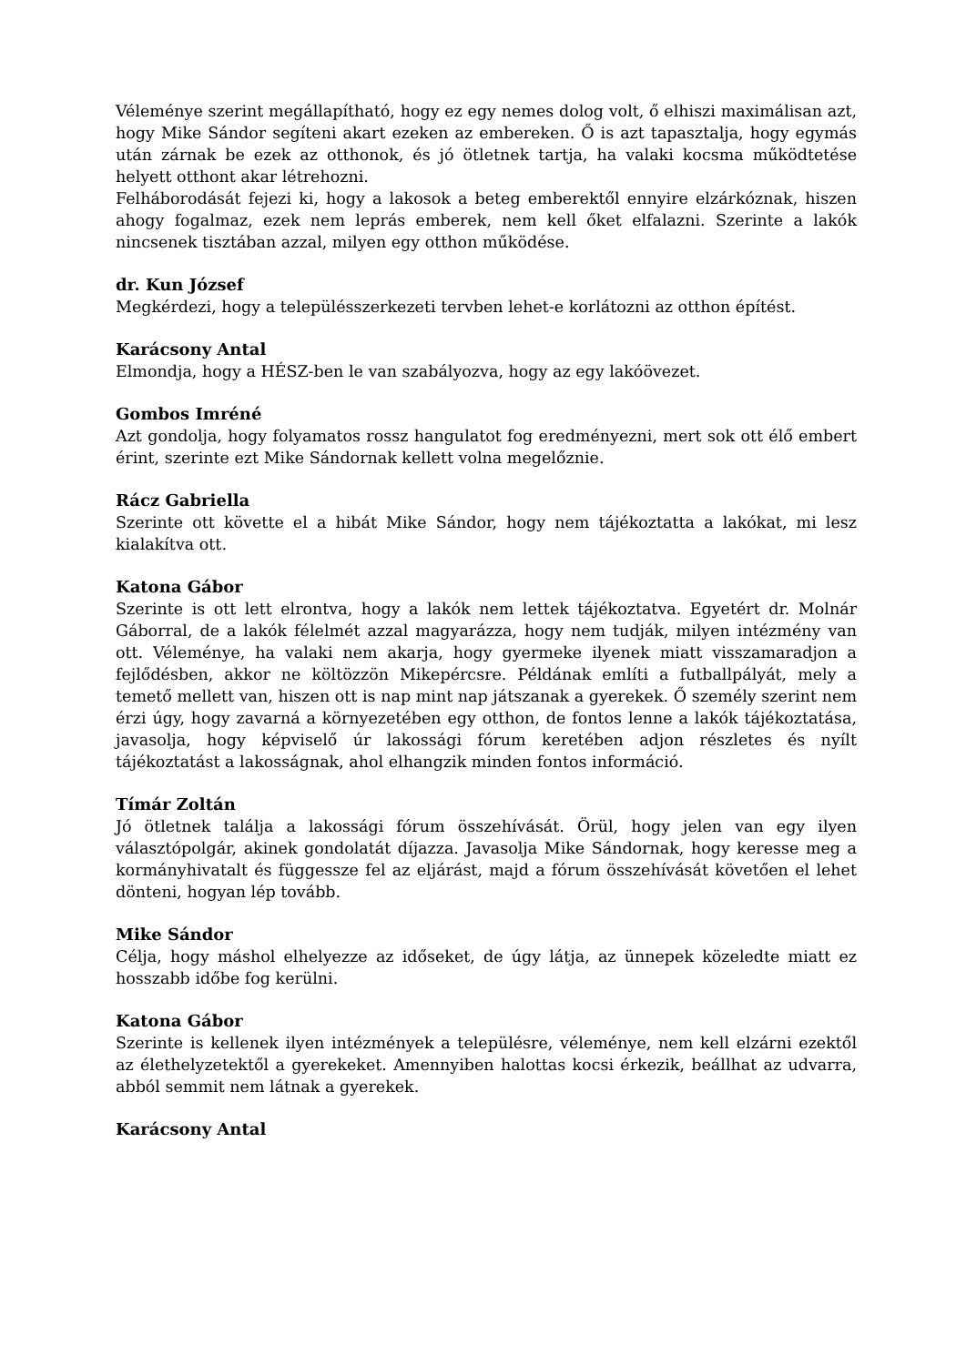Véleménye szerint megállapítható, hogy ez egy nemes dolog volt, ő elhiszi maximálisan azt, hogy Mike Sándor segíteni akart ezeken az embereken. Ő is azt tapasztalja, hogy egymás után zárnak be ezek az otthonok, és jó ötletnek tartja, ha valaki kocsma működtetése helyett otthont akar létrehozni.
Felháborodását fejezi ki, hogy a lakosok a beteg emberektől ennyire elzárkóznak, hiszen ahogy fogalmaz, ezek nem leprás emberek, nem kell őket elfalazni. Szerinte a lakók nincsenek tisztában azzal, milyen egy otthon működése.
dr. Kun József
Megkérdezi, hogy a településszerkezeti tervben lehet-e korlátozni az otthon építést.
Karácsony Antal
Elmondja, hogy a HÉSZ-ben le van szabályozva, hogy az egy lakóövezet.
Gombos Imréné
Azt gondolja, hogy folyamatos rossz hangulatot fog eredményezni, mert sok ott élő embert érint, szerinte ezt Mike Sándornak kellett volna megelőznie.
Rácz Gabriella
Szerinte ott követte el a hibát Mike Sándor, hogy nem tájékoztatta a lakókat, mi lesz kialakítva ott.
Katona Gábor
Szerinte is ott lett elrontva, hogy a lakók nem lettek tájékoztatva. Egyetért dr. Molnár Gáborral, de a lakók félelmét azzal magyarázza, hogy nem tudják, milyen intézmény van ott. Véleménye, ha valaki nem akarja, hogy gyermeke ilyenek miatt visszamaradjon a fejlődésben, akkor ne költözzön Mikepércsre. Példának említi a futballpályát, mely a temető mellett van, hiszen ott is nap mint nap játszanak a gyerekek. Ő személy szerint nem érzi úgy, hogy zavarná a környezetében egy otthon, de fontos lenne a lakók tájékoztatása, javasolja, hogy képviselő úr lakossági fórum keretében adjon részletes és nyílt tájékoztatást a lakosságnak, ahol elhangzik minden fontos információ.
Tímár Zoltán
Jó ötletnek találja a lakossági fórum összehívását. Örül, hogy jelen van egy ilyen választópolgár, akinek gondolatát díjazza. Javasolja Mike Sándornak, hogy keresse meg a kormányhivatalt és függessze fel az eljárást, majd a fórum összehívását követően el lehet dönteni, hogyan lép tovább.
Mike Sándor
Célja, hogy máshol elhelyezze az időseket, de úgy látja, az ünnepek közeledte miatt ez hosszabb időbe fog kerülni.
Katona Gábor
Szerinte is kellenek ilyen intézmények a településre, véleménye, nem kell elzárni ezektől az élethelyzetektől a gyerekeket. Amennyiben halottas kocsi érkezik, beállhat az udvarra, abból semmit nem látnak a gyerekek.
Karácsony Antal